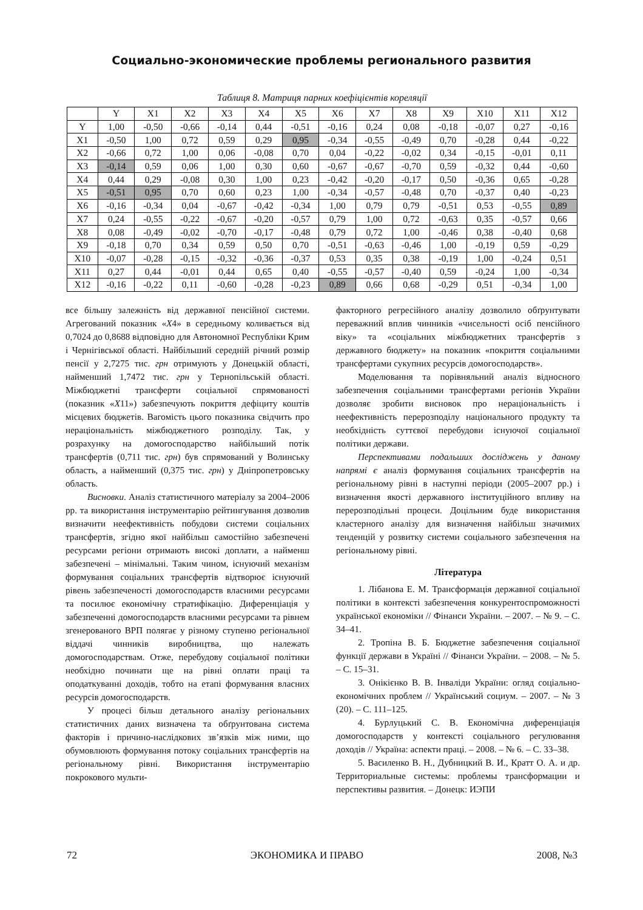Социально-экономические проблемы регионального развития
Таблиця 8. Матриця парних коефіцієнтів кореляції
| | Y | X1 | X2 | X3 | X4 | X5 | X6 | X7 | X8 | X9 | X10 | X11 | X12 |
| --- | --- | --- | --- | --- | --- | --- | --- | --- | --- | --- | --- | --- | --- |
| Y | 1,00 | -0,50 | -0,66 | -0,14 | 0,44 | -0,51 | -0,16 | 0,24 | 0,08 | -0,18 | -0,07 | 0,27 | -0,16 |
| X1 | -0,50 | 1,00 | 0,72 | 0,59 | 0,29 | 0,95 | -0,34 | -0,55 | -0,49 | 0,70 | -0,28 | 0,44 | -0,22 |
| X2 | -0,66 | 0,72 | 1,00 | 0,06 | -0,08 | 0,70 | 0,04 | -0,22 | -0,02 | 0,34 | -0,15 | -0,01 | 0,11 |
| X3 | -0,14 | 0,59 | 0,06 | 1,00 | 0,30 | 0,60 | -0,67 | -0,67 | -0,70 | 0,59 | -0,32 | 0,44 | -0,60 |
| X4 | 0,44 | 0,29 | -0,08 | 0,30 | 1,00 | 0,23 | -0,42 | -0,20 | -0,17 | 0,50 | -0,36 | 0,65 | -0,28 |
| X5 | -0,51 | 0,95 | 0,70 | 0,60 | 0,23 | 1,00 | -0,34 | -0,57 | -0,48 | 0,70 | -0,37 | 0,40 | -0,23 |
| X6 | -0,16 | -0,34 | 0,04 | -0,67 | -0,42 | -0,34 | 1,00 | 0,79 | 0,79 | -0,51 | 0,53 | -0,55 | 0,89 |
| X7 | 0,24 | -0,55 | -0,22 | -0,67 | -0,20 | -0,57 | 0,79 | 1,00 | 0,72 | -0,63 | 0,35 | -0,57 | 0,66 |
| X8 | 0,08 | -0,49 | -0,02 | -0,70 | -0,17 | -0,48 | 0,79 | 0,72 | 1,00 | -0,46 | 0,38 | -0,40 | 0,68 |
| X9 | -0,18 | 0,70 | 0,34 | 0,59 | 0,50 | 0,70 | -0,51 | -0,63 | -0,46 | 1,00 | -0,19 | 0,59 | -0,29 |
| X10 | -0,07 | -0,28 | -0,15 | -0,32 | -0,36 | -0,37 | 0,53 | 0,35 | 0,38 | -0,19 | 1,00 | -0,24 | 0,51 |
| X11 | 0,27 | 0,44 | -0,01 | 0,44 | 0,65 | 0,40 | -0,55 | -0,57 | -0,40 | 0,59 | -0,24 | 1,00 | -0,34 |
| X12 | -0,16 | -0,22 | 0,11 | -0,60 | -0,28 | -0,23 | 0,89 | 0,66 | 0,68 | -0,29 | 0,51 | -0,34 | 1,00 |
все більшу залежність від державної пенсійної системи. Агрегований показник «X4» в середньому коливається від 0,7024 до 0,8688 відповідно для Автономної Республіки Крим і Чернігівської області. Найбільший середній річний розмір пенсії у 2,7275 тис. грн отримують у Донецькій області, найменший 1,7472 тис. грн у Тернопільській області. Міжбюджетні трансферти соціальної спрямованості (показник «X11») забезпечують покриття дефіциту коштів місцевих бюджетів. Вагомість цього показника свідчить про нераціональність міжбюджетного розподілу. Так, у розрахунку на домогосподарство найбільший потік трансфертів (0,711 тис. грн) був спрямований у Волинську область, а найменший (0,375 тис. грн) у Дніпропетровську область.
Висновки. Аналіз статистичного матеріалу за 2004–2006 рр. та використання інструментарію рейтингування дозволив визначити неефективність побудови системи соціальних трансфертів, згідно якої найбільш самостійно забезпечені ресурсами регіони отримають високі доплати, а найменш забезпечені – мінімальні. Таким чином, існуючий механізм формування соціальних трансфертів відтворює існуючий рівень забезпеченості домогосподарств власними ресурсами та посилює економічну стратифікацію. Диференціація у забезпеченні домогосподарств власними ресурсами та рівнем згенерованого ВРП полягає у різному ступеню регіональної віддачі чинників виробництва, що належать домогосподарствам. Отже, перебудову соціальної політики необхідно починати ще на рівні оплати праці та оподаткуванні доходів, тобто на етапі формування власних ресурсів домогосподарств.
У процесі більш детального аналізу регіональних статистичних даних визначена та обґрунтована система факторів і причино-наслідкових зв’язків між ними, що обумовлюють формування потоку соціальних трансфертів на регіональному рівні. Використання інструментарію покрокового мульти-
факторного регресійного аналізу дозволило обґрунтувати переважний вплив чинників «чисельності осіб пенсійного віку» та «соціальних міжбюджетних трансфертів з державного бюджету» на показник «покриття соціальними трансфертами сукупних ресурсів домогосподарств».
Моделювання та порівняльний аналіз відносного забезпечення соціальними трансфертами регіонів України дозволяє зробити висновок про нераціональність і неефективність перерозподілу національного продукту та необхідність суттєвої перебудови існуючої соціальної політики держави.
Перспективами подальших досліджень у даному напрямі є аналіз формування соціальних трансфертів на регіональному рівні в наступні періоди (2005–2007 рр.) і визначення якості державного інституційного впливу на перерозподільні процеси. Доцільним буде використання кластерного аналізу для визначення найбільш значимих тенденцій у розвитку системи соціального забезпечення на регіональному рівні.
Література
1. Лібанова Е. М. Трансформація державної соціальної політики в контексті забезпечення конкурентоспроможності української економіки // Фінанси України. – 2007. – № 9. – С. 34–41.
2. Тропіна В. Б. Бюджетне забезпечення соціальної функції держави в Україні // Фінанси України. – 2008. – № 5. – С. 15–31.
3. Онікієнко В. В. Інваліди України: огляд соціально-економічних проблем // Український социум. – 2007. – № 3 (20). – С. 111–125.
4. Бурлуцький С. В. Економічна диференціація домогосподарств у контексті соціального регулювання доходів // Україна: аспекти праці. – 2008. – № 6. – С. 33–38.
5. Василенко В. Н., Дубницкий В. И., Кратт О. А. и др. Территориальные системы: проблемы трансформации и перспективы развития. – Донецк: ИЭПИ
72 ЭКОНОМИКА И ПРАВО 2008, №3